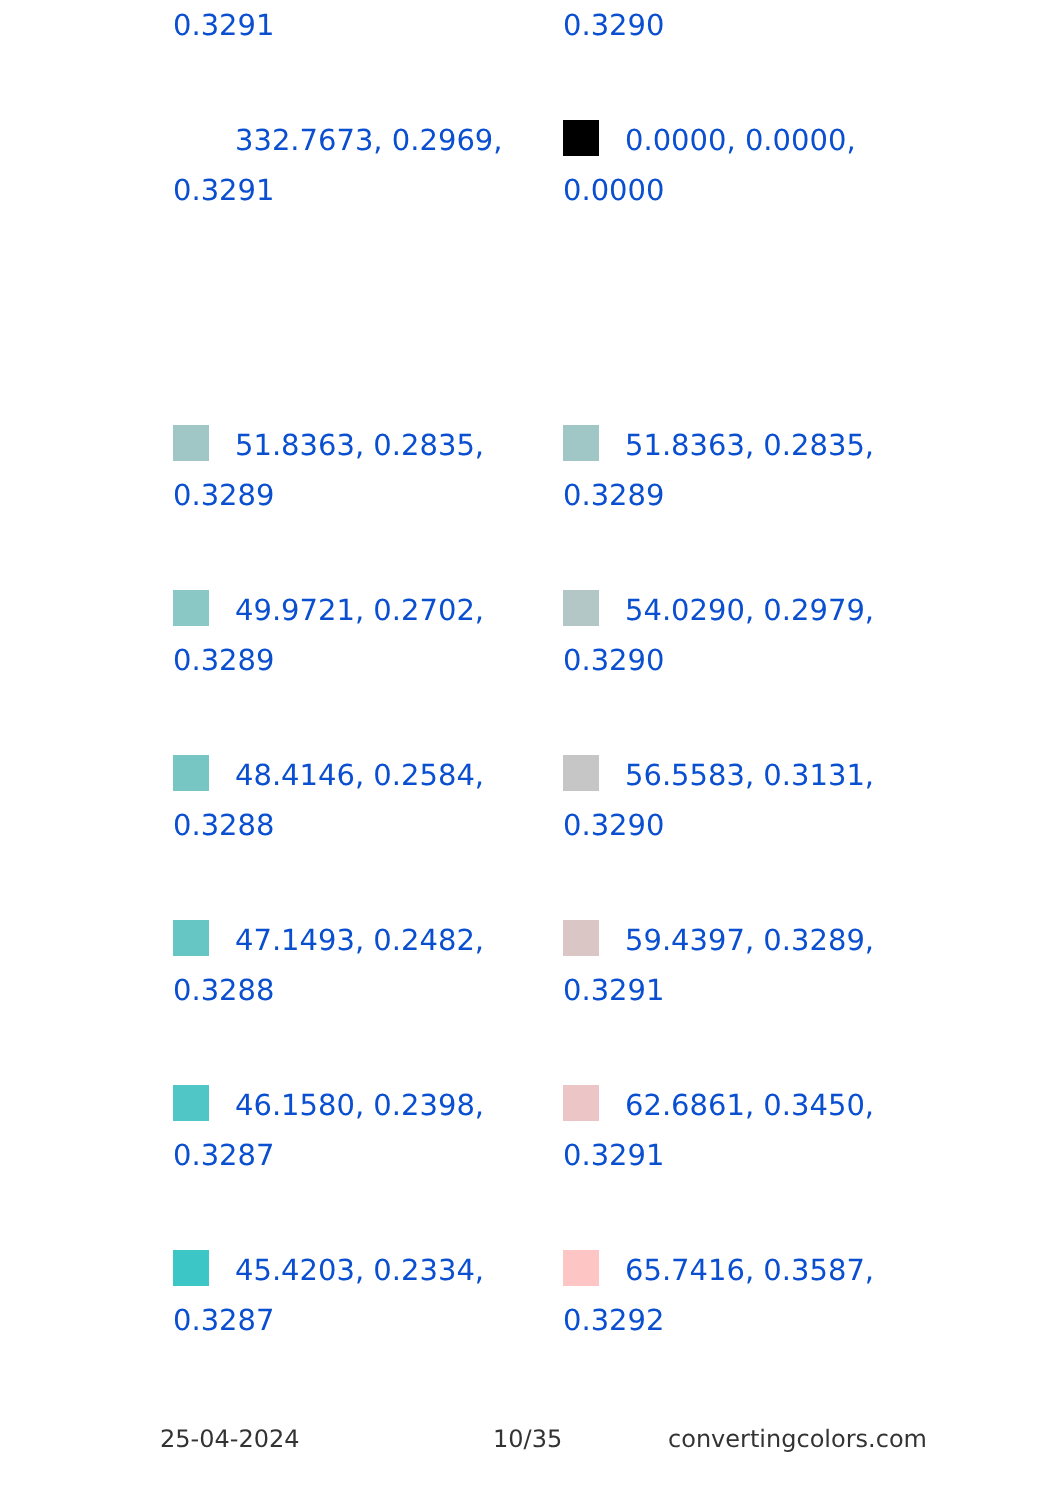0.3291 0.3290
332.7673, 0.2969, 0.3291
0.0000, 0.0000, 0.0000
51.8363, 0.2835, 0.3289
51.8363, 0.2835, 0.3289
49.9721, 0.2702, 0.3289
54.0290, 0.2979, 0.3290
48.4146, 0.2584, 0.3288
56.5583, 0.3131, 0.3290
47.1493, 0.2482, 0.3288
59.4397, 0.3289, 0.3291
46.1580, 0.2398, 0.3287
62.6861, 0.3450, 0.3291
45.4203, 0.2334, 0.3287
65.7416, 0.3587, 0.3292
25-04-2024 10/35 convertingcolors.com